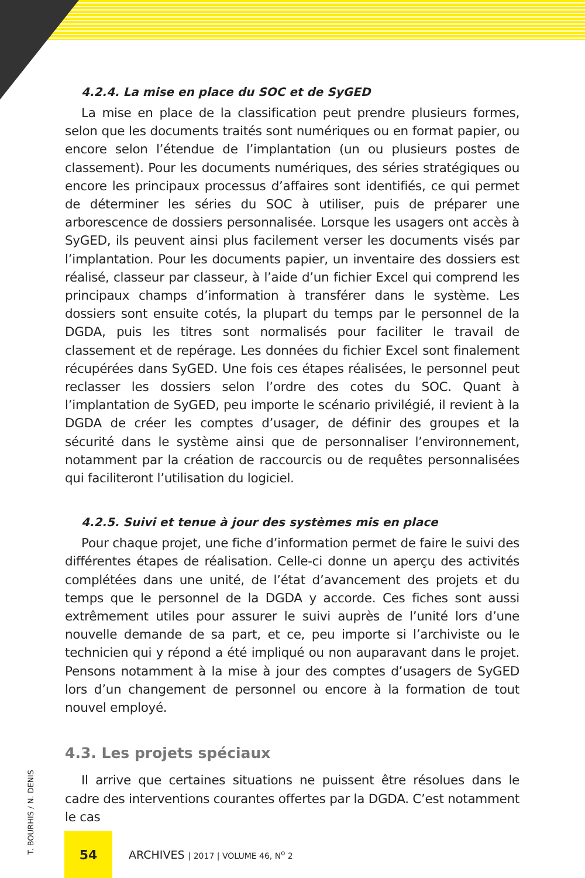4.2.4. La mise en place du SOC et de SyGED
La mise en place de la classification peut prendre plusieurs formes, selon que les documents traités sont numériques ou en format papier, ou encore selon l’étendue de l’implantation (un ou plusieurs postes de classement). Pour les documents numériques, des séries stratégiques ou encore les principaux processus d’affaires sont identifiés, ce qui permet de déterminer les séries du SOC à utiliser, puis de préparer une arborescence de dossiers personnalisée. Lorsque les usagers ont accès à SyGED, ils peuvent ainsi plus facilement verser les documents visés par l’implantation. Pour les documents papier, un inventaire des dossiers est réalisé, classeur par classeur, à l’aide d’un fichier Excel qui comprend les principaux champs d’information à transférer dans le système. Les dossiers sont ensuite cotés, la plupart du temps par le personnel de la DGDA, puis les titres sont normalisés pour faciliter le travail de classement et de repérage. Les données du fichier Excel sont finalement récupérées dans SyGED. Une fois ces étapes réalisées, le personnel peut reclasser les dossiers selon l’ordre des cotes du SOC. Quant à l’implantation de SyGED, peu importe le scénario privilégié, il revient à la DGDA de créer les comptes d’usager, de définir des groupes et la sécurité dans le système ainsi que de personnaliser l’environnement, notamment par la création de raccourcis ou de requêtes personnalisées qui faciliteront l’utilisation du logiciel.
4.2.5. Suivi et tenue à jour des systèmes mis en place
Pour chaque projet, une fiche d’information permet de faire le suivi des différentes étapes de réalisation. Celle-ci donne un aperçu des activités complétées dans une unité, de l’état d’avancement des projets et du temps que le personnel de la DGDA y accorde. Ces fiches sont aussi extrêmement utiles pour assurer le suivi auprès de l’unité lors d’une nouvelle demande de sa part, et ce, peu importe si l’archiviste ou le technicien qui y répond a été impliqué ou non auparavant dans le projet. Pensons notamment à la mise à jour des comptes d’usagers de SyGED lors d’un changement de personnel ou encore à la formation de tout nouvel employé.
4.3. Les projets spéciaux
Il arrive que certaines situations ne puissent être résolues dans le cadre des interventions courantes offertes par la DGDA. C’est notamment le cas
T. BOURHIS / N. DENIS
54
ARCHIVES | 2017 | VOLUME 46, N<sup>o</sup> 2